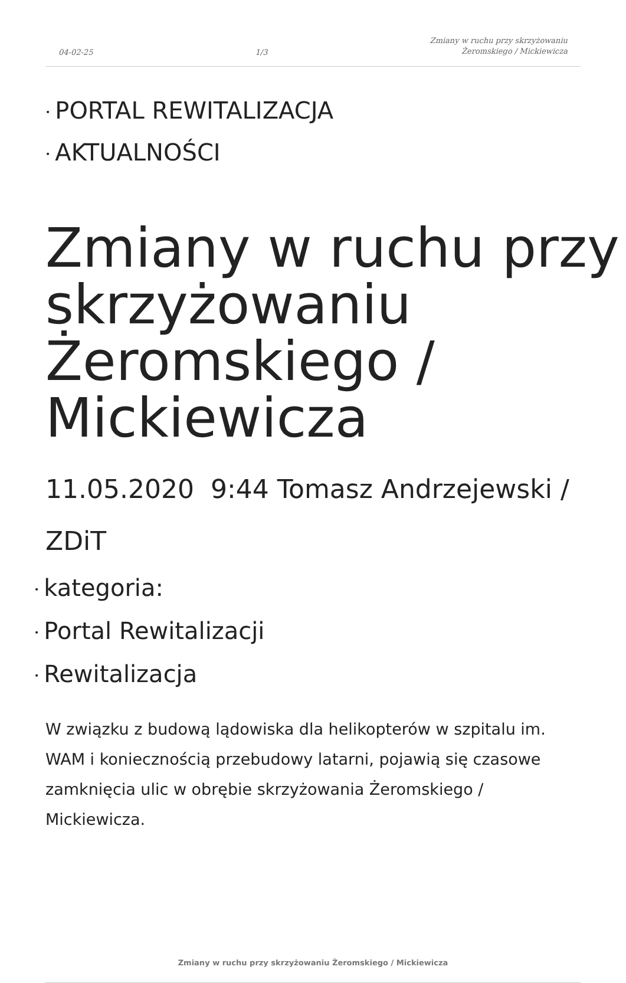04-02-25 1/3 Zmiany w ruchu przy skrzyżowaniu
Żeromskiego / Mickiewicza
• PORTAL REWITALIZACJA
• AKTUALNOŚCI
Zmiany w ruchu przy skrzyżowaniu Żeromskiego / Mickiewicza
11.05.2020 9:44 Tomasz Andrzejewski / ZDiT
• kategoria:
• Portal Rewitalizacji
• Rewitalizacja
W związku z budową lądowiska dla helikopterów w szpitalu im. WAM i koniecznością przebudowy latarni, pojawią się czasowe zamknięcia ulic w obrębie skrzyżowania Żeromskiego / Mickiewicza.
Zmiany w ruchu przy skrzyżowaniu Żeromskiego / Mickiewicza